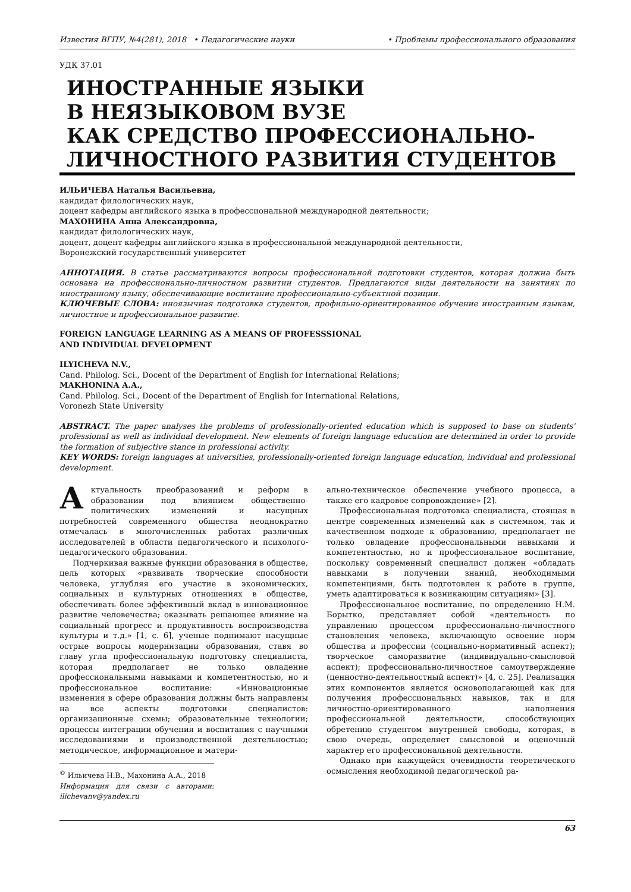Известия ВГПУ, №4(281), 2018 • Педагогические науки • Проблемы профессионального образования
УДК 37.01
ИНОСТРАННЫЕ ЯЗЫКИ
В НЕЯЗЫКОВОМ ВУЗЕ
КАК СРЕДСТВО ПРОФЕССИОНАЛЬНО-
ЛИЧНОСТНОГО РАЗВИТИЯ СТУДЕНТОВ
ИЛЬИЧЕВА Наталья Васильевна,
кандидат филологических наук,
доцент кафедры английского языка в профессиональной международной деятельности;
МАХОНИНА Анна Александровна,
кандидат филологических наук,
доцент, доцент кафедры английского языка в профессиональной международной деятельности,
Воронежский государственный университет
АННОТАЦИЯ. В статье рассматриваются вопросы профессиональной подготовки студентов, которая должна быть основана на профессионально-личностном развитии студентов. Предлагаются виды деятельности на занятиях по иностранному языку, обеспечивающие воспитание профессионально-субъектной позиции.
КЛЮЧЕВЫЕ СЛОВА: иноязычная подготовка студентов, профильно-ориентированное обучение иностранным языкам, личностное и профессиональное развитие.
FOREIGN LANGUAGE LEARNING AS A MEANS OF PROFESSSIONAL
AND INDIVIDUAL DEVELOPMENT
ILYICHEVA N.V.,
Cand. Philolog. Sci., Docent of the Department of English for International Relations;
MAKHONINA A.A.,
Cand. Philolog. Sci., Docent of the Department of English for International Relations,
Voronezh State University
ABSTRACT. The paper analyses the problems of professionally-oriented education which is supposed to base on students' professional as well as individual development. New elements of foreign language education are determined in order to provide the formation of subjective stance in professional activity.
KEY WORDS: foreign languages at universities, professionally-oriented foreign language education, individual and professional development.
Актуальность преобразований и реформ в образовании под влиянием общественно-политических изменений и насущных потребностей современного общества неоднократно отмечалась в многочисленных работах различных исследователей в области педагогического и психолого-педагогического образования.
Подчеркивая важные функции образования в обществе, цель которых «развивать творческие способности человека, углубляя его участие в экономических, социальных и культурных отношениях в обществе, обеспечивать более эффективный вклад в инновационное развитие человечества; оказывать решающее влияние на социальный прогресс и продуктивность воспроизводства культуры и т.д.» [1, с. 6], ученые поднимают насущные острые вопросы модернизации образования, ставя во главу угла профессиональную подготовку специалиста, которая предполагает не только овладение профессиональными навыками и компетентностью, но и профессиональное воспитание: «Инновационные изменения в сфере образования должны быть направлены на все аспекты подготовки специалистов: организационные схемы; образовательные технологии; процессы интеграции обучения и воспитания с научными исследованиями и производственной деятельностью; методическое, информационное и матери-
<sup>©</sup> Ильичева Н.В., Махонина А.А., 2018
Информация для связи с авторами: ilichevanv@yandex.ru
ально-техническое обеспечение учебного процесса, а также его кадровое сопровождение» [2].
Профессиональная подготовка специалиста, стоящая в центре современных изменений как в системном, так и качественном подходе к образованию, предполагает не только овладение профессиональными навыками и компетентностью, но и профессиональное воспитание, поскольку современный специалист должен «обладать навыками в получении знаний, необходимыми компетенциями, быть подготовлен к работе в группе, уметь адаптироваться к возникающим ситуациям» [3].
Профессиональное воспитание, по определению Н.М. Борытко, представляет собой «деятельность по управлению процессом профессионально-личностного становления человека, включающую освоение норм общества и профессии (социально-нормативный аспект); творческое саморазвитие (индивидуально-смысловой аспект); профессионально-личностное самоутверждение (ценностно-деятельностный аспект)» [4, с. 25]. Реализация этих компонентов является основополагающей как для получения профессиональных навыков, так и для личностно-ориентированного наполнения профессиональной деятельности, способствующих обретению студентом внутренней свободы, которая, в свою очередь, определяет смысловой и оценочный характер его профессиональной деятельности.
Однако при кажущейся очевидности теоретического осмысления необходимой педагогической ра-
63